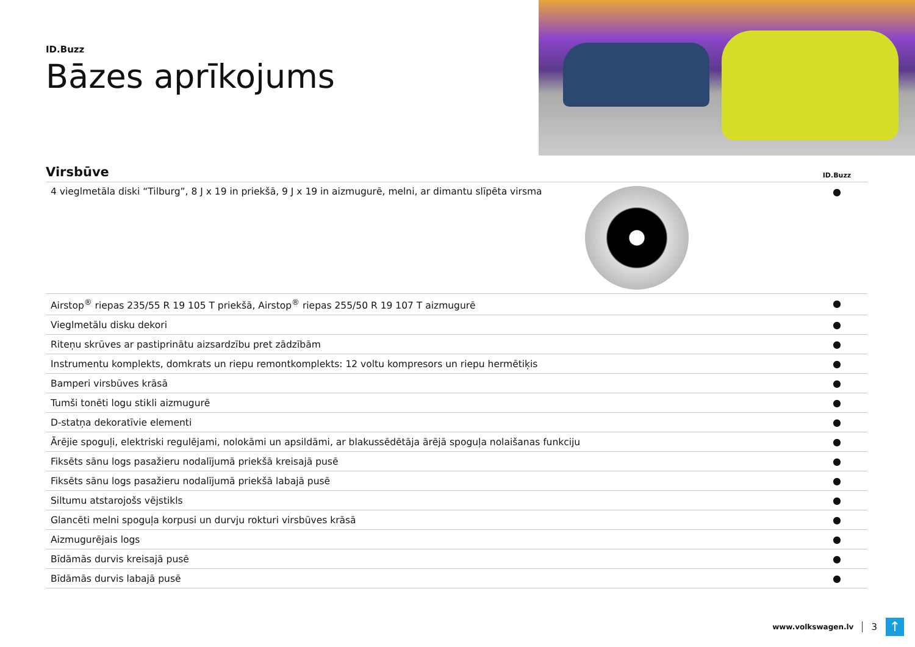ID.Buzz
Bāzes aprīkojums
| Virsbūve | | ID.Buzz |
| --- | --- | --- |
| 4 vieglmetāla diski “Tilburg”, 8 J x 19 in priekšā, 9 J x 19 in aizmugurē, melni, ar dimantu slīpēta virsma | | ● |
| Airstop<sup>®</sup> riepas 235/55 R 19 105 T priekšā, Airstop<sup>®</sup> riepas 255/50 R 19 107 T aizmugurē | | ● |
| Vieglmetālu disku dekori | | ● |
| Riteņu skrūves ar pastiprinātu aizsardzību pret zādzībām | | ● |
| Instrumentu komplekts, domkrats un riepu remontkomplekts: 12 voltu kompresors un riepu hermētiķis | | ● |
| Bamperi virsbūves krāsā | | ● |
| Tumši tonēti logu stikli aizmugurē | | ● |
| D-statņa dekoratīvie elementi | | ● |
| Ārējie spoguļi, elektriski regulējami, nolokāmi un apsildāmi, ar blakussēdētāja ārējā spoguļa nolaišanas funkciju | | ● |
| Fiksēts sānu logs pasažieru nodalījumā priekšā kreisajā pusē | | ● |
| Fiksēts sānu logs pasažieru nodalījumā priekšā labajā pusē | | ● |
| Siltumu atstarojošs vējstikls | | ● |
| Glancēti melni spoguļa korpusi un durvju rokturi virsbūves krāsā | | ● |
| Aizmugurējais logs | | ● |
| Bīdāmās durvis kreisajā pusē | | ● |
| Bīdāmās durvis labajā pusē | | ● |
www.volkswagen.lv 3
↑